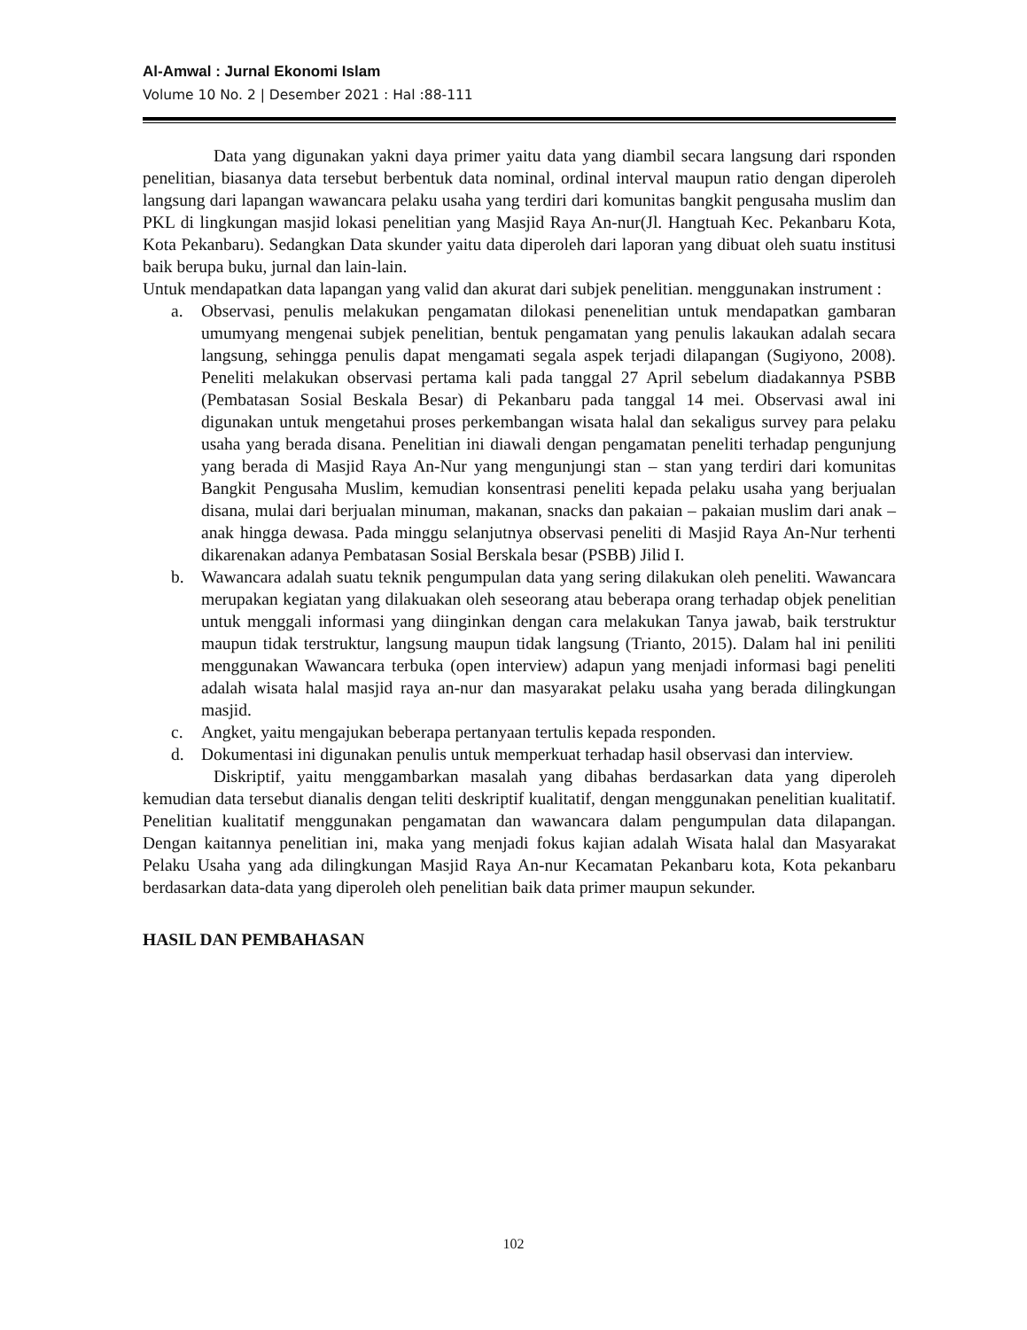Al-Amwal : Jurnal Ekonomi Islam
Volume 10 No. 2 | Desember 2021 : Hal :88-111
Data yang digunakan yakni daya primer yaitu data yang diambil secara langsung dari rsponden penelitian, biasanya data tersebut berbentuk data nominal, ordinal interval maupun ratio dengan diperoleh langsung dari lapangan wawancara pelaku usaha yang terdiri dari komunitas bangkit pengusaha muslim dan PKL di lingkungan masjid lokasi penelitian yang Masjid Raya An-nur(Jl. Hangtuah Kec. Pekanbaru Kota, Kota Pekanbaru). Sedangkan Data skunder yaitu data diperoleh dari laporan yang dibuat oleh suatu institusi baik berupa buku, jurnal dan lain-lain.
Untuk mendapatkan data lapangan yang valid dan akurat dari subjek penelitian. menggunakan instrument :
a. Observasi, penulis melakukan pengamatan dilokasi penenelitian untuk mendapatkan gambaran umumyang mengenai subjek penelitian, bentuk pengamatan yang penulis lakaukan adalah secara langsung, sehingga penulis dapat mengamati segala aspek terjadi dilapangan (Sugiyono, 2008). Peneliti melakukan observasi pertama kali pada tanggal 27 April sebelum diadakannya PSBB (Pembatasan Sosial Beskala Besar) di Pekanbaru pada tanggal 14 mei. Observasi awal ini digunakan untuk mengetahui proses perkembangan wisata halal dan sekaligus survey para pelaku usaha yang berada disana. Penelitian ini diawali dengan pengamatan peneliti terhadap pengunjung yang berada di Masjid Raya An-Nur yang mengunjungi stan – stan yang terdiri dari komunitas Bangkit Pengusaha Muslim, kemudian konsentrasi peneliti kepada pelaku usaha yang berjualan disana, mulai dari berjualan minuman, makanan, snacks dan pakaian – pakaian muslim dari anak – anak hingga dewasa. Pada minggu selanjutnya observasi peneliti di Masjid Raya An-Nur terhenti dikarenakan adanya Pembatasan Sosial Berskala besar (PSBB) Jilid I.
b. Wawancara adalah suatu teknik pengumpulan data yang sering dilakukan oleh peneliti. Wawancara merupakan kegiatan yang dilakuakan oleh seseorang atau beberapa orang terhadap objek penelitian untuk menggali informasi yang diinginkan dengan cara melakukan Tanya jawab, baik terstruktur maupun tidak terstruktur, langsung maupun tidak langsung (Trianto, 2015). Dalam hal ini peniliti menggunakan Wawancara terbuka (open interview) adapun yang menjadi informasi bagi peneliti adalah wisata halal masjid raya an-nur dan masyarakat pelaku usaha yang berada dilingkungan masjid.
c. Angket, yaitu mengajukan beberapa pertanyaan tertulis kepada responden.
d. Dokumentasi ini digunakan penulis untuk memperkuat terhadap hasil observasi dan interview.
Diskriptif, yaitu menggambarkan masalah yang dibahas berdasarkan data yang diperoleh kemudian data tersebut dianalis dengan teliti deskriptif kualitatif, dengan menggunakan penelitian kualitatif. Penelitian kualitatif menggunakan pengamatan dan wawancara dalam pengumpulan data dilapangan. Dengan kaitannya penelitian ini, maka yang menjadi fokus kajian adalah Wisata halal dan Masyarakat Pelaku Usaha yang ada dilingkungan Masjid Raya An-nur Kecamatan Pekanbaru kota, Kota pekanbaru berdasarkan data-data yang diperoleh oleh penelitian baik data primer maupun sekunder.
HASIL DAN PEMBAHASAN
102